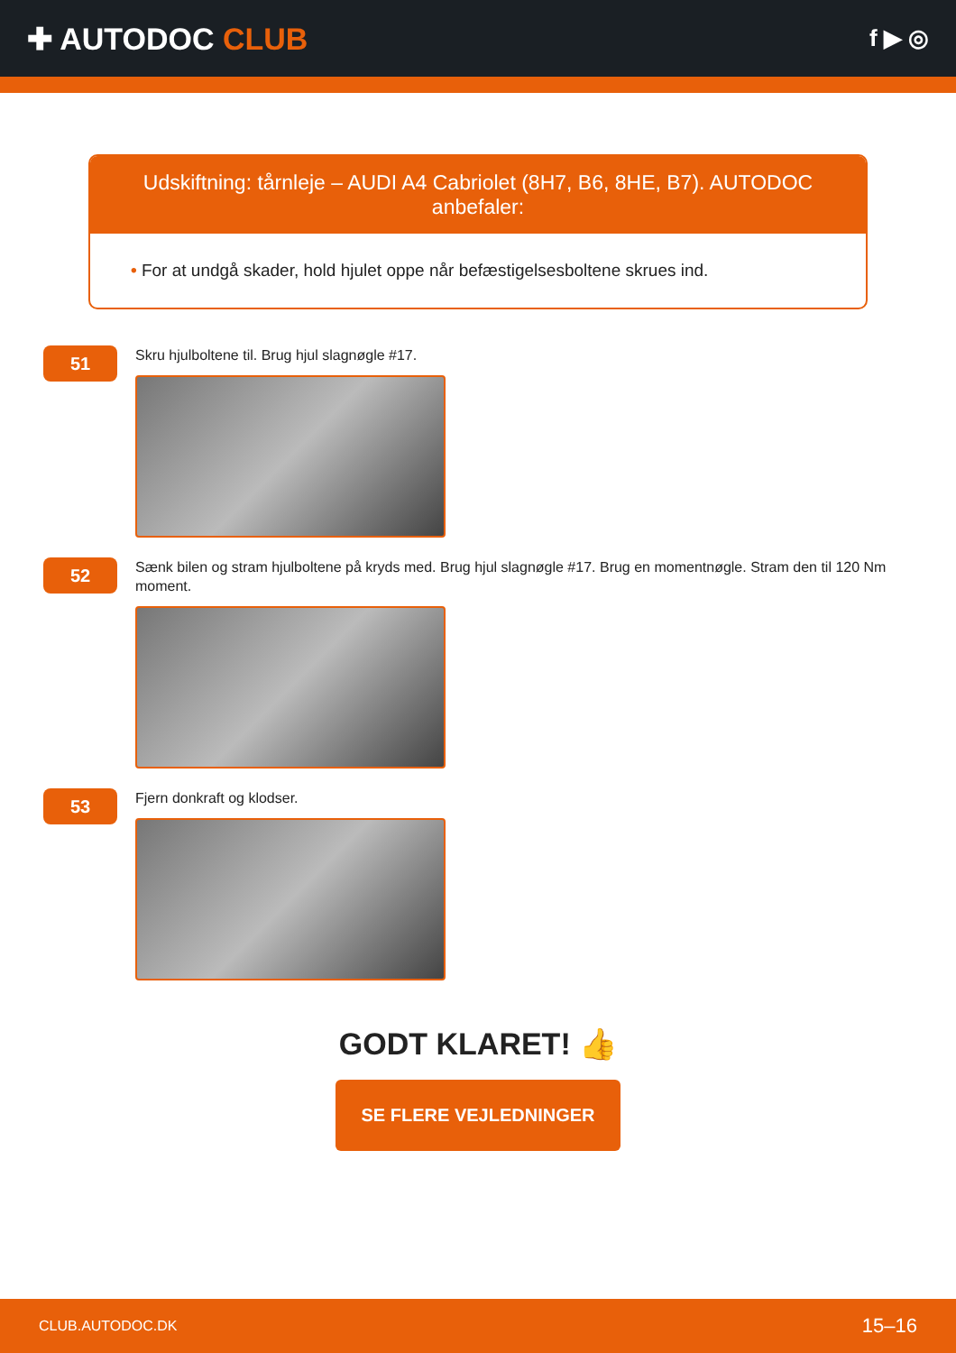✚ AUTODOC CLUB
f ▶ ◎
Udskiftning: tårnleje – AUDI A4 Cabriolet (8H7, B6, 8HE, B7). AUTODOC anbefaler:
• For at undgå skader, hold hjulet oppe når befæstigelsesboltene skrues ind.
51
Skru hjulboltene til. Brug hjul slagnøgle #17.
52
Sænk bilen og stram hjulboltene på kryds med. Brug hjul slagnøgle #17. Brug en momentnøgle. Stram den til 120 Nm moment.
53
Fjern donkraft og klodser.
GODT KLARET! 👍
SE FLERE VEJLEDNINGER
CLUB.AUTODOC.DK 15–16